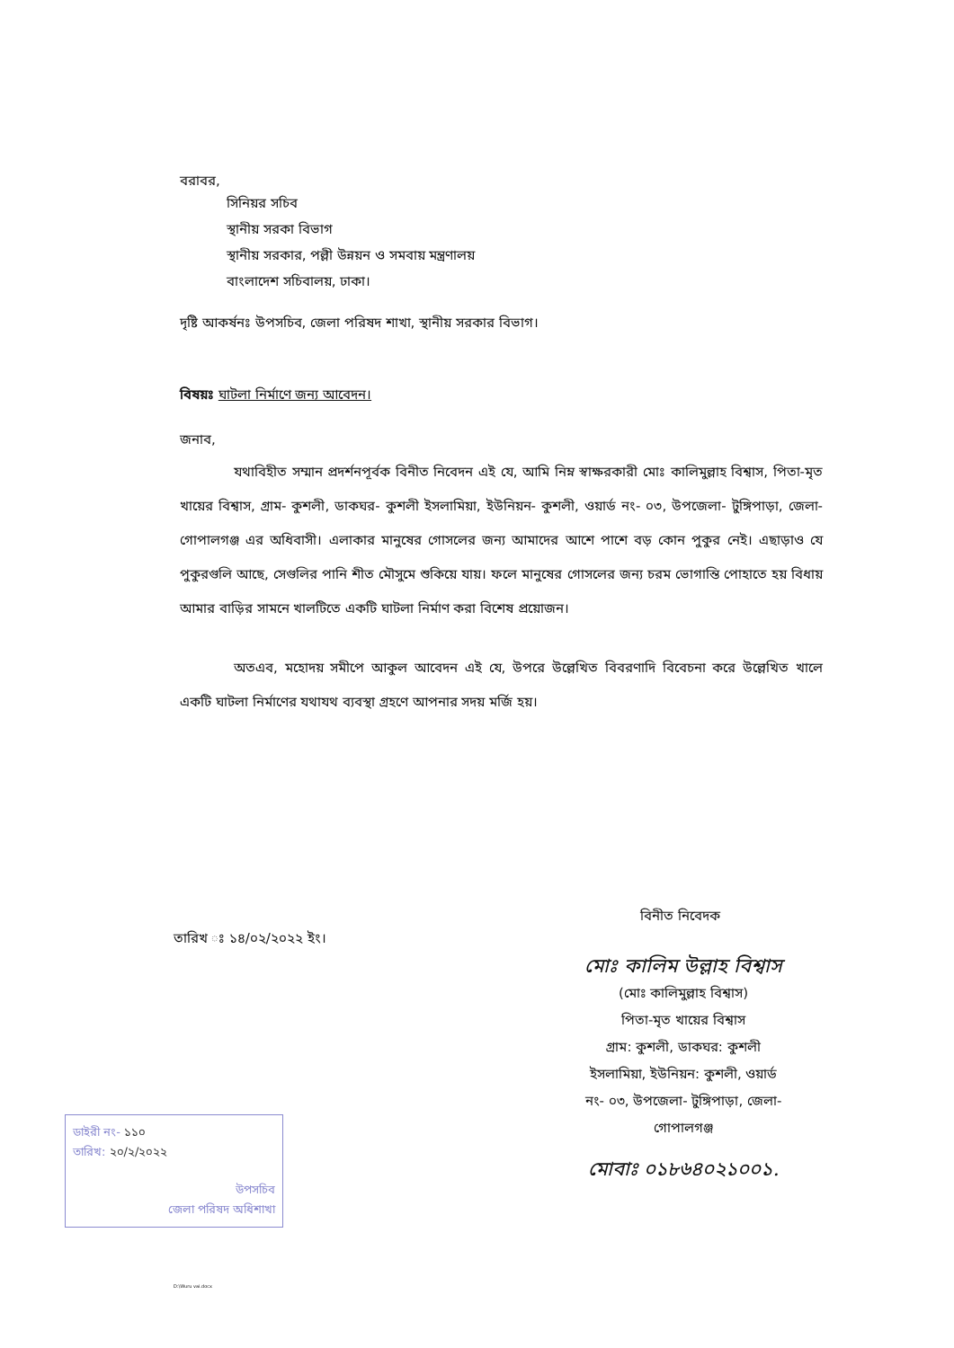বরাবর,
সিনিয়র সচিব
স্থানীয় সরকা বিভাগ
স্থানীয় সরকার, পল্লী উন্নয়ন ও সমবায় মন্ত্রণালয়
বাংলাদেশ সচিবালয়, ঢাকা।
দৃষ্টি আকর্ষনঃ উপসচিব, জেলা পরিষদ শাখা, স্থানীয় সরকার বিভাগ।
বিষয়ঃ ঘাটলা নির্মাণে জন্য আবেদন।
জনাব,
যথাবিহীত সম্মান প্রদর্শনপূর্বক বিনীত নিবেদন এই যে, আমি নিম্ন স্বাক্ষরকারী মোঃ কালিমুল্লাহ বিশ্বাস, পিতা-মৃত খায়ের বিশ্বাস, গ্রাম- কুশলী, ডাকঘর- কুশলী ইসলামিয়া, ইউনিয়ন- কুশলী, ওয়ার্ড নং- ০৩, উপজেলা- টুঙ্গিপাড়া, জেলা- গোপালগঞ্জ এর অধিবাসী। এলাকার মানুষের গোসলের জন্য আমাদের আশে পাশে বড় কোন পুকুর নেই। এছাড়াও যে পুকুরগুলি আছে, সেগুলির পানি শীত মৌসুমে শুকিয়ে যায়। ফলে মানুষের গোসলের জন্য চরম ভোগান্তি পোহাতে হয় বিধায় আমার বাড়ির সামনে খালটিতে একটি ঘাটলা নির্মাণ করা বিশেষ প্রয়োজন।
অতএব, মহোদয় সমীপে আকুল আবেদন এই যে, উপরে উল্লেখিত বিবরণাদি বিবেচনা করে উল্লেখিত খালে একটি ঘাটলা নির্মাণের যথাযথ ব্যবস্থা গ্রহণে আপনার সদয় মর্জি হয়।
বিনীত নিবেদক
তারিখ ঃ ১৪/০২/২০২২ ইং।
মোঃ কালিম উল্লাহ বিশ্বাস
(মোঃ কালিমুল্লাহ বিশ্বাস)
পিতা-মৃত খায়ের বিশ্বাস
গ্রাম: কুশলী, ডাকঘর: কুশলী
ইসলামিয়া, ইউনিয়ন: কুশলী, ওয়ার্ড
নং- ০৩, উপজেলা- টুঙ্গিপাড়া, জেলা-
গোপালগঞ্জ
মোবাঃ ০১৮৬৪০২১০০১.
ডাইরী নং- ১১০
তারিখ: ২০/২/২০২২
উপসচিব
জেলা পরিষদ অধিশাখা
D:\Wuru vai.docx